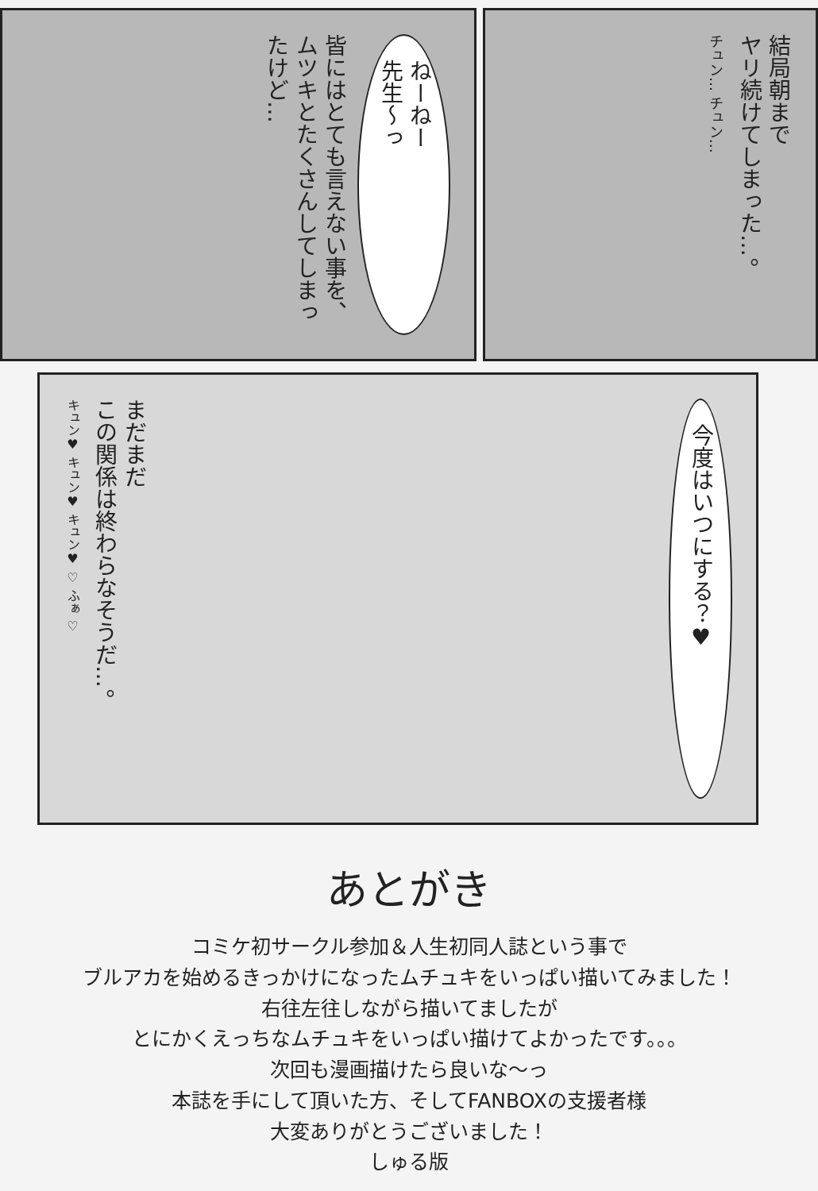ねーねー
先生〜っ
皆にはとても言えない事を、
ムツキとたくさんしてしまったけど…
結局朝まで
ヤリ続けてしまった…。
チュン… チュン…
今度はいつにする？♥
まだまだ
この関係は終わらなそうだ…。
キュン♥ キュン♥ キュン♥ ♡ ふぁ ♡
あとがき
コミケ初サークル参加＆人生初同人誌という事で
ブルアカを始めるきっかけになったムチュキをいっぱい描いてみました！
右往左往しながら描いてましたが
とにかくえっちなムチュキをいっぱい描けてよかったです。。。
次回も漫画描けたら良いな〜っ
本誌を手にして頂いた方、そしてFANBOXの支援者様
大変ありがとうございました！
しゅる版